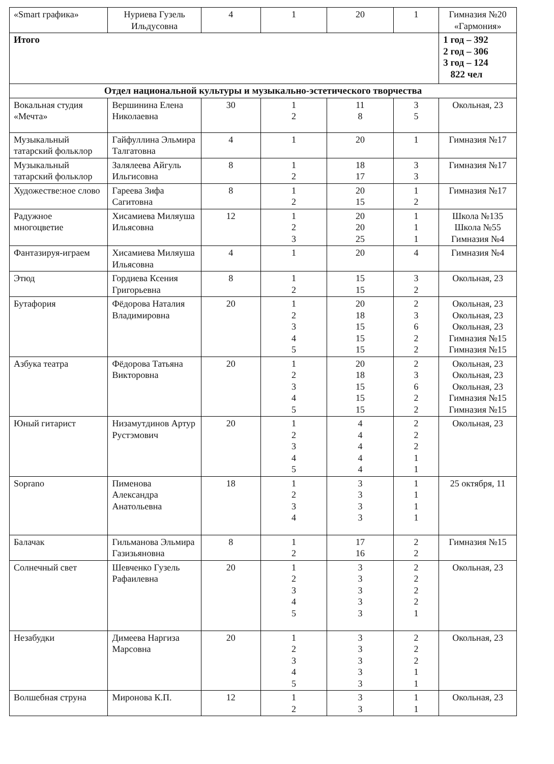| «Smart графика» | Нуриева Гузель Ильдусовна | 4 | 1 | 20 | 1 | Гимназия №20 «Гармония» |
| Итого | | | | | | 1 год – 392 2 год – 306 3 год – 124 822 чел |
| Отдел национальной культуры и музыкально-эстетического творчества | | | | | | |
| Вокальная студия «Мечта» | Вершинина Елена Николаевна | 30 | 1 2 | 11 8 | 3 5 | Окольная, 23 |
| Музыкальный татарский фольклор | Гайфуллина Эльмира Талгатовна | 4 | 1 | 20 | 1 | Гимназия №17 |
| Музыкальный татарский фольклор | Залялеева Айгуль Ильгисовна | 8 | 1 2 | 18 17 | 3 3 | Гимназия №17 |
| Художестве:ное слово | Гареева Зифа Сагитовна | 8 | 1 2 | 20 15 | 1 2 | Гимназия №17 |
| Радужное многоцветие | Хисамиева Миляуша Ильясовна | 12 | 1 2 3 | 20 20 25 | 1 1 1 | Школа №135 Школа №55 Гимназия №4 |
| Фантазируя-играем | Хисамиева Миляуша Ильясовна | 4 | 1 | 20 | 4 | Гимназия №4 |
| Этюд | Гордиева Ксения Григорьевна | 8 | 1 2 | 15 15 | 3 2 | Окольная, 23 |
| Бутафория | Фёдорова Наталия Владимировна | 20 | 1 2 3 4 5 | 20 18 15 15 15 | 2 3 6 2 2 | Окольная, 23 Окольная, 23 Окольная, 23 Гимназия №15 Гимназия №15 |
| Азбука театра | Фёдорова Татьяна Викторовна | 20 | 1 2 3 4 5 | 20 18 15 15 15 | 2 3 6 2 2 | Окольная, 23 Окольная, 23 Окольная, 23 Гимназия №15 Гимназия №15 |
| Юный гитарист | Низамутдинов Артур Рустэмович | 20 | 1 2 3 4 5 | 4 4 4 4 4 | 2 2 2 1 1 | Окольная, 23 |
| Soprano | Пименова Александра Анатольевна | 18 | 1 2 3 4 | 3 3 3 3 | 1 1 1 1 | 25 октября, 11 |
| Балачак | Гильманова Эльмира Газизьяновна | 8 | 1 2 | 17 16 | 2 2 | Гимназия №15 |
| Солнечный свет | Шевченко Гузель Рафаилевна | 20 | 1 2 3 4 5 | 3 3 3 3 3 | 2 2 2 2 1 | Окольная, 23 |
| Незабудки | Димеева Наргиза Марсовна | 20 | 1 2 3 4 5 | 3 3 3 3 3 | 2 2 2 1 1 | Окольная, 23 |
| Волшебная струна | Миронова К.П. | 12 | 1 2 | 3 3 | 1 1 | Окольная, 23 |